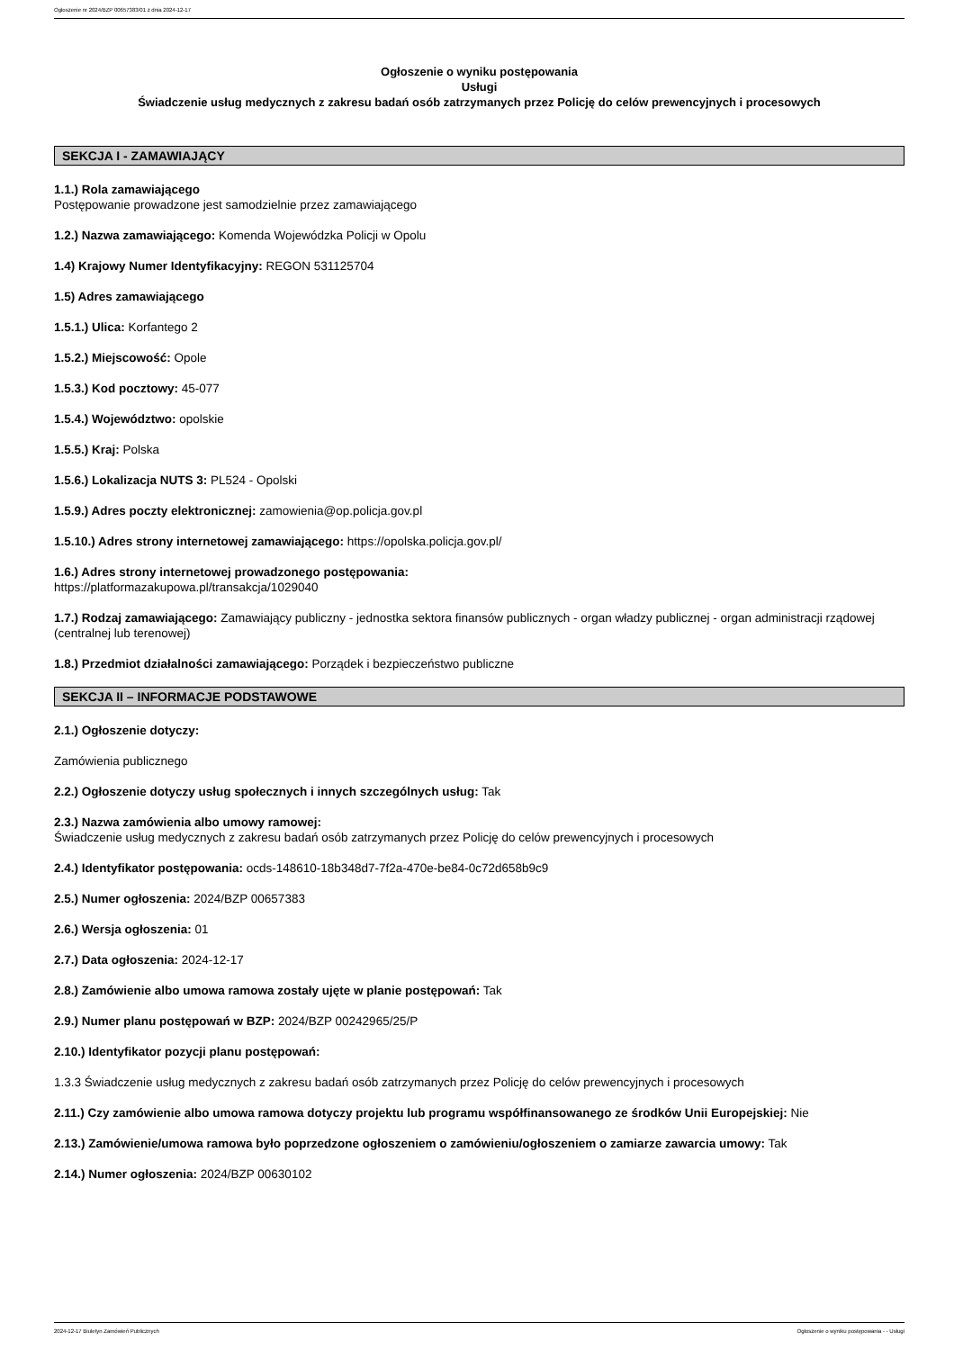Ogłoszenie nr 2024/BZP 00657383/01 z dnia 2024-12-17
Ogłoszenie o wyniku postępowania
Usługi
Świadczenie usług medycznych z zakresu badań osób zatrzymanych przez Policję do celów prewencyjnych i procesowych
SEKCJA I - ZAMAWIAJĄCY
1.1.) Rola zamawiającego
Postępowanie prowadzone jest samodzielnie przez zamawiającego
1.2.) Nazwa zamawiającego: Komenda Wojewódzka Policji w Opolu
1.4) Krajowy Numer Identyfikacyjny: REGON 531125704
1.5) Adres zamawiającego
1.5.1.) Ulica: Korfantego 2
1.5.2.) Miejscowość: Opole
1.5.3.) Kod pocztowy: 45-077
1.5.4.) Województwo: opolskie
1.5.5.) Kraj: Polska
1.5.6.) Lokalizacja NUTS 3: PL524 - Opolski
1.5.9.) Adres poczty elektronicznej: zamowienia@op.policja.gov.pl
1.5.10.) Adres strony internetowej zamawiającego: https://opolska.policja.gov.pl/
1.6.) Adres strony internetowej prowadzonego postępowania:
https://platformazakupowa.pl/transakcja/1029040
1.7.) Rodzaj zamawiającego: Zamawiający publiczny - jednostka sektora finansów publicznych - organ władzy publicznej - organ administracji rządowej (centralnej lub terenowej)
1.8.) Przedmiot działalności zamawiającego: Porządek i bezpieczeństwo publiczne
SEKCJA II – INFORMACJE PODSTAWOWE
2.1.) Ogłoszenie dotyczy:
Zamówienia publicznego
2.2.) Ogłoszenie dotyczy usług społecznych i innych szczególnych usług: Tak
2.3.) Nazwa zamówienia albo umowy ramowej:
Świadczenie usług medycznych z zakresu badań osób zatrzymanych przez Policję do celów prewencyjnych i procesowych
2.4.) Identyfikator postępowania: ocds-148610-18b348d7-7f2a-470e-be84-0c72d658b9c9
2.5.) Numer ogłoszenia: 2024/BZP 00657383
2.6.) Wersja ogłoszenia: 01
2.7.) Data ogłoszenia: 2024-12-17
2.8.) Zamówienie albo umowa ramowa zostały ujęte w planie postępowań: Tak
2.9.) Numer planu postępowań w BZP: 2024/BZP 00242965/25/P
2.10.) Identyfikator pozycji planu postępowań:
1.3.3 Świadczenie usług medycznych z zakresu badań osób zatrzymanych przez Policję do celów prewencyjnych i procesowych
2.11.) Czy zamówienie albo umowa ramowa dotyczy projektu lub programu współfinansowanego ze środków Unii Europejskiej: Nie
2.13.) Zamówienie/umowa ramowa było poprzedzone ogłoszeniem o zamówieniu/ogłoszeniem o zamiarze zawarcia umowy: Tak
2.14.) Numer ogłoszenia: 2024/BZP 00630102
2024-12-17 Biuletyn Zamówień Publicznych Ogłoszenie o wyniku postępowania - - Usługi